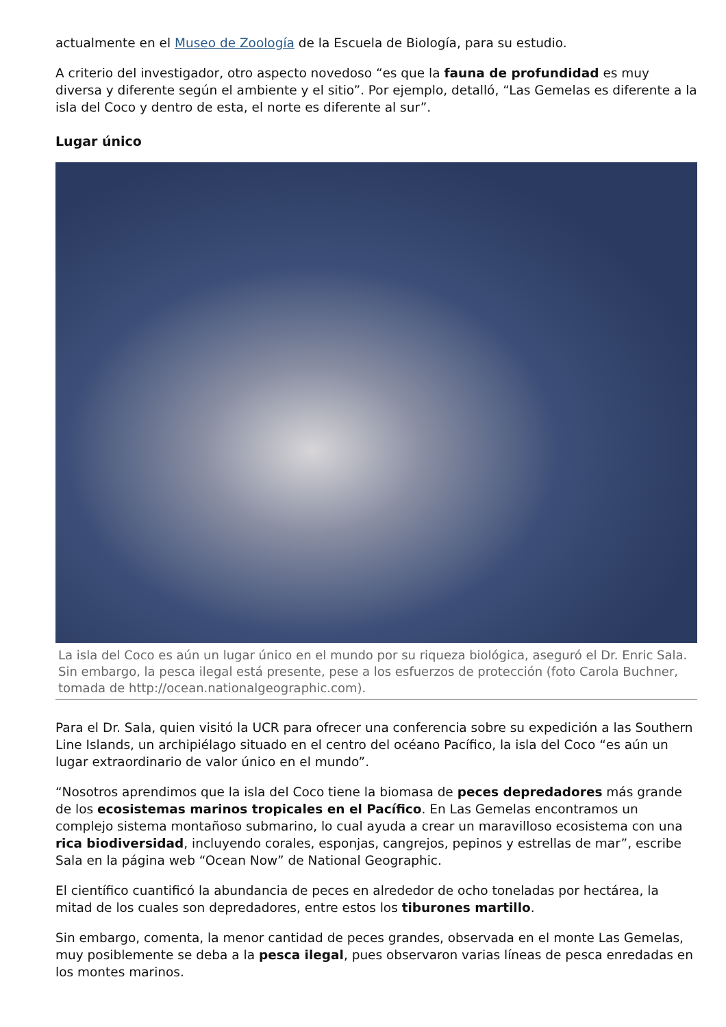actualmente en el Museo de Zoología de la Escuela de Biología, para su estudio.
A criterio del investigador, otro aspecto novedoso “es que la fauna de profundidad es muy diversa y diferente según el ambiente y el sitio”. Por ejemplo, detalló, “Las Gemelas es diferente a la isla del Coco y dentro de esta, el norte es diferente al sur”.
Lugar único
La isla del Coco es aún un lugar único en el mundo por su riqueza biológica, aseguró el Dr. Enric Sala. Sin embargo, la pesca ilegal está presente, pese a los esfuerzos de protección (foto Carola Buchner, tomada de http://ocean.nationalgeographic.com).
Para el Dr. Sala, quien visitó la UCR para ofrecer una conferencia sobre su expedición a las Southern Line Islands, un archipiélago situado en el centro del océano Pacífico, la isla del Coco “es aún un lugar extraordinario de valor único en el mundo”.
“Nosotros aprendimos que la isla del Coco tiene la biomasa de peces depredadores más grande de los ecosistemas marinos tropicales en el Pacífico. En Las Gemelas encontramos un complejo sistema montañoso submarino, lo cual ayuda a crear un maravilloso ecosistema con una rica biodiversidad, incluyendo corales, esponjas, cangrejos, pepinos y estrellas de mar”, escribe Sala en la página web “Ocean Now” de National Geographic.
El científico cuantificó la abundancia de peces en alrededor de ocho toneladas por hectárea, la mitad de los cuales son depredadores, entre estos los tiburones martillo.
Sin embargo, comenta, la menor cantidad de peces grandes, observada en el monte Las Gemelas, muy posiblemente se deba a la pesca ilegal, pues observaron varias líneas de pesca enredadas en los montes marinos.